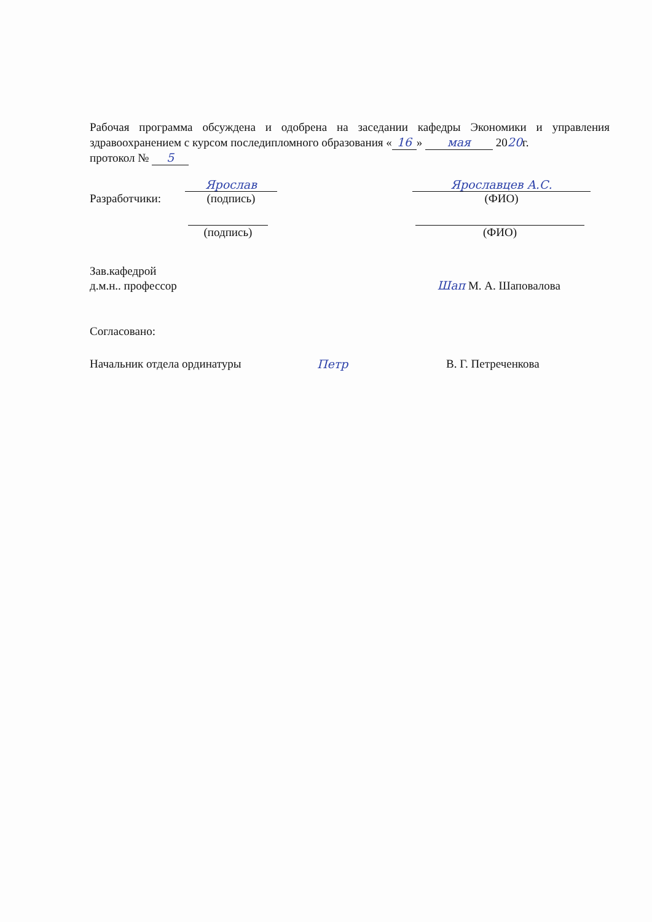Рабочая программа обсуждена и одобрена на заседании кафедры Экономики и управления здравоохранением с курсом последипломного образования « 16 » мая 2020г.
протокол № 5
Разработчики:
Ярослав
(подпись)
Ярославцев А.С.
(ФИО)
(подпись)
(ФИО)
Зав.кафедрой
д.м.н.. профессор
Шап М. А. Шаповалова
Согласовано:
Начальник отдела ординатуры Петр В. Г. Петреченкова